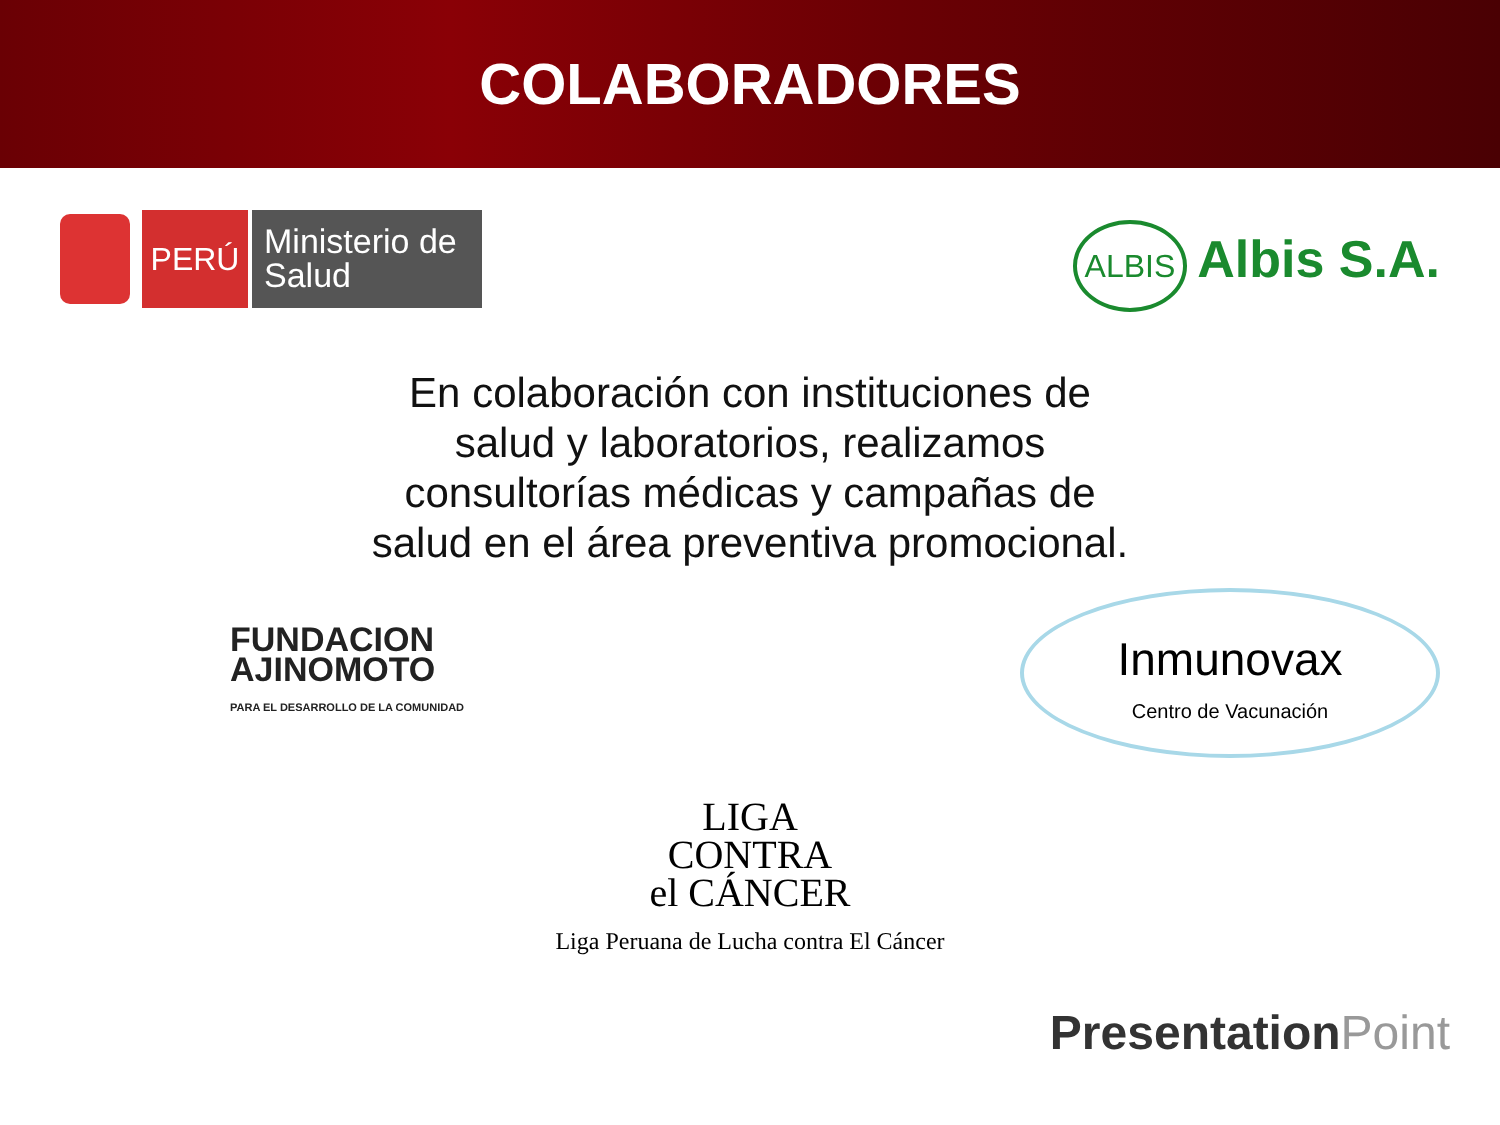COLABORADORES
PERÚ
Ministerio de Salud
ALBIS Albis S.A.
En colaboración con instituciones de salud y laboratorios, realizamos consultorías médicas y campañas de salud en el área preventiva promocional.
FUNDACION
AJINOMOTO
PARA EL DESARROLLO DE LA COMUNIDAD
Inmunovax
Centro de Vacunación
LIGA
CONTRA
el CÁNCER
Liga Peruana de Lucha contra El Cáncer
PresentationPoint